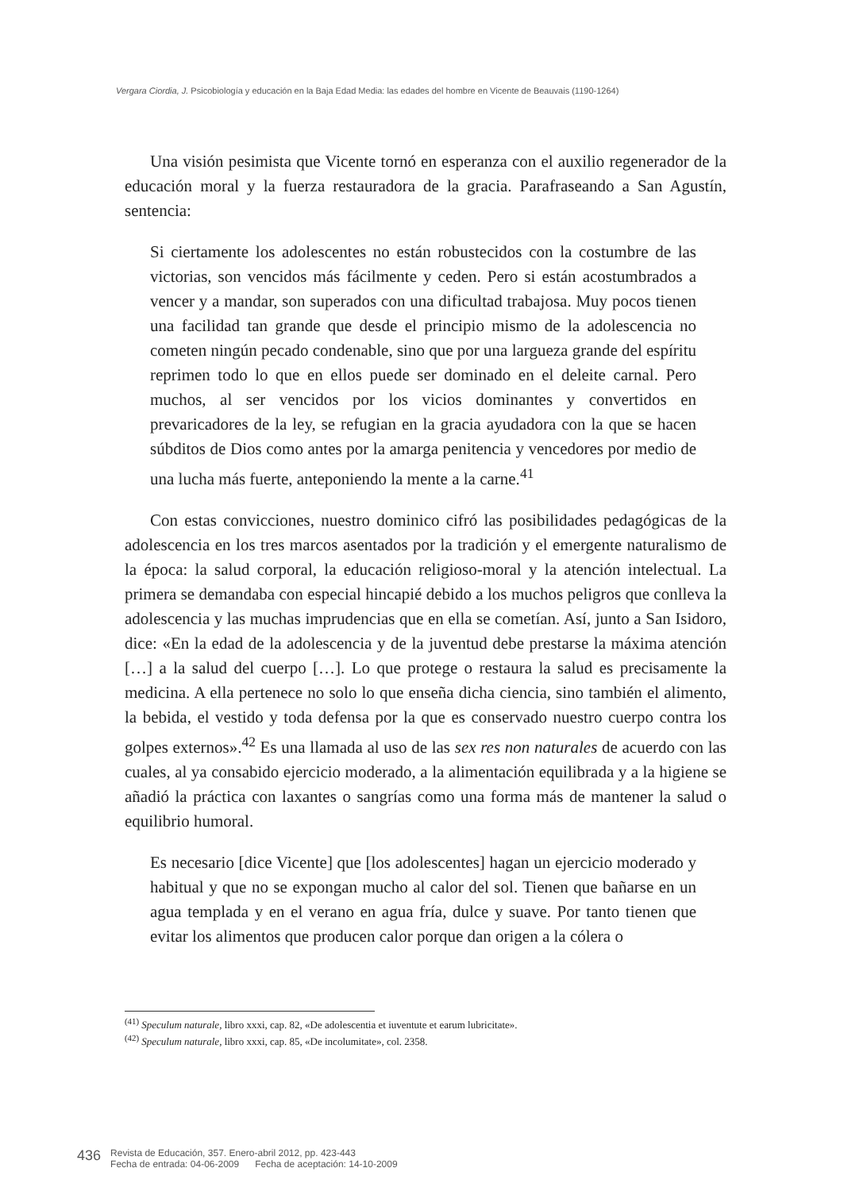Vergara Ciordia, J. Psicobiología y educación en la Baja Edad Media: las edades del hombre en Vicente de Beauvais (1190-1264)
Una visión pesimista que Vicente tornó en esperanza con el auxilio regenerador de la educación moral y la fuerza restauradora de la gracia. Parafraseando a San Agustín, sentencia:
Si ciertamente los adolescentes no están robustecidos con la costumbre de las victorias, son vencidos más fácilmente y ceden. Pero si están acostumbrados a vencer y a mandar, son superados con una dificultad trabajosa. Muy pocos tienen una facilidad tan grande que desde el principio mismo de la adolescencia no cometen ningún pecado condenable, sino que por una largueza grande del espíritu reprimen todo lo que en ellos puede ser dominado en el deleite carnal. Pero muchos, al ser vencidos por los vicios dominantes y convertidos en prevaricadores de la ley, se refugian en la gracia ayudadora con la que se hacen súbditos de Dios como antes por la amarga penitencia y vencedores por medio de una lucha más fuerte, anteponiendo la mente a la carne.<sup>41</sup>
Con estas convicciones, nuestro dominico cifró las posibilidades pedagógicas de la adolescencia en los tres marcos asentados por la tradición y el emergente naturalismo de la época: la salud corporal, la educación religioso-moral y la atención intelectual. La primera se demandaba con especial hincapié debido a los muchos peligros que conlleva la adolescencia y las muchas imprudencias que en ella se cometían. Así, junto a San Isidoro, dice: «En la edad de la adolescencia y de la juventud debe prestarse la máxima atención […] a la salud del cuerpo […]. Lo que protege o restaura la salud es precisamente la medicina. A ella pertenece no solo lo que enseña dicha ciencia, sino también el alimento, la bebida, el vestido y toda defensa por la que es conservado nuestro cuerpo contra los golpes externos».<sup>42</sup> Es una llamada al uso de las sex res non naturales de acuerdo con las cuales, al ya consabido ejercicio moderado, a la alimentación equilibrada y a la higiene se añadió la práctica con laxantes o sangrías como una forma más de mantener la salud o equilibrio humoral.
Es necesario [dice Vicente] que [los adolescentes] hagan un ejercicio moderado y habitual y que no se expongan mucho al calor del sol. Tienen que bañarse en un agua templada y en el verano en agua fría, dulce y suave. Por tanto tienen que evitar los alimentos que producen calor porque dan origen a la cólera o
<sup>(41)</sup> Speculum naturale, libro xxxi, cap. 82, «De adolescentia et iuventute et earum lubricitate».
<sup>(42)</sup> Speculum naturale, libro xxxi, cap. 85, «De incolumitate», col. 2358.
436
Revista de Educación, 357. Enero-abril 2012, pp. 423-443
Fecha de entrada: 04-06-2009 Fecha de aceptación: 14-10-2009